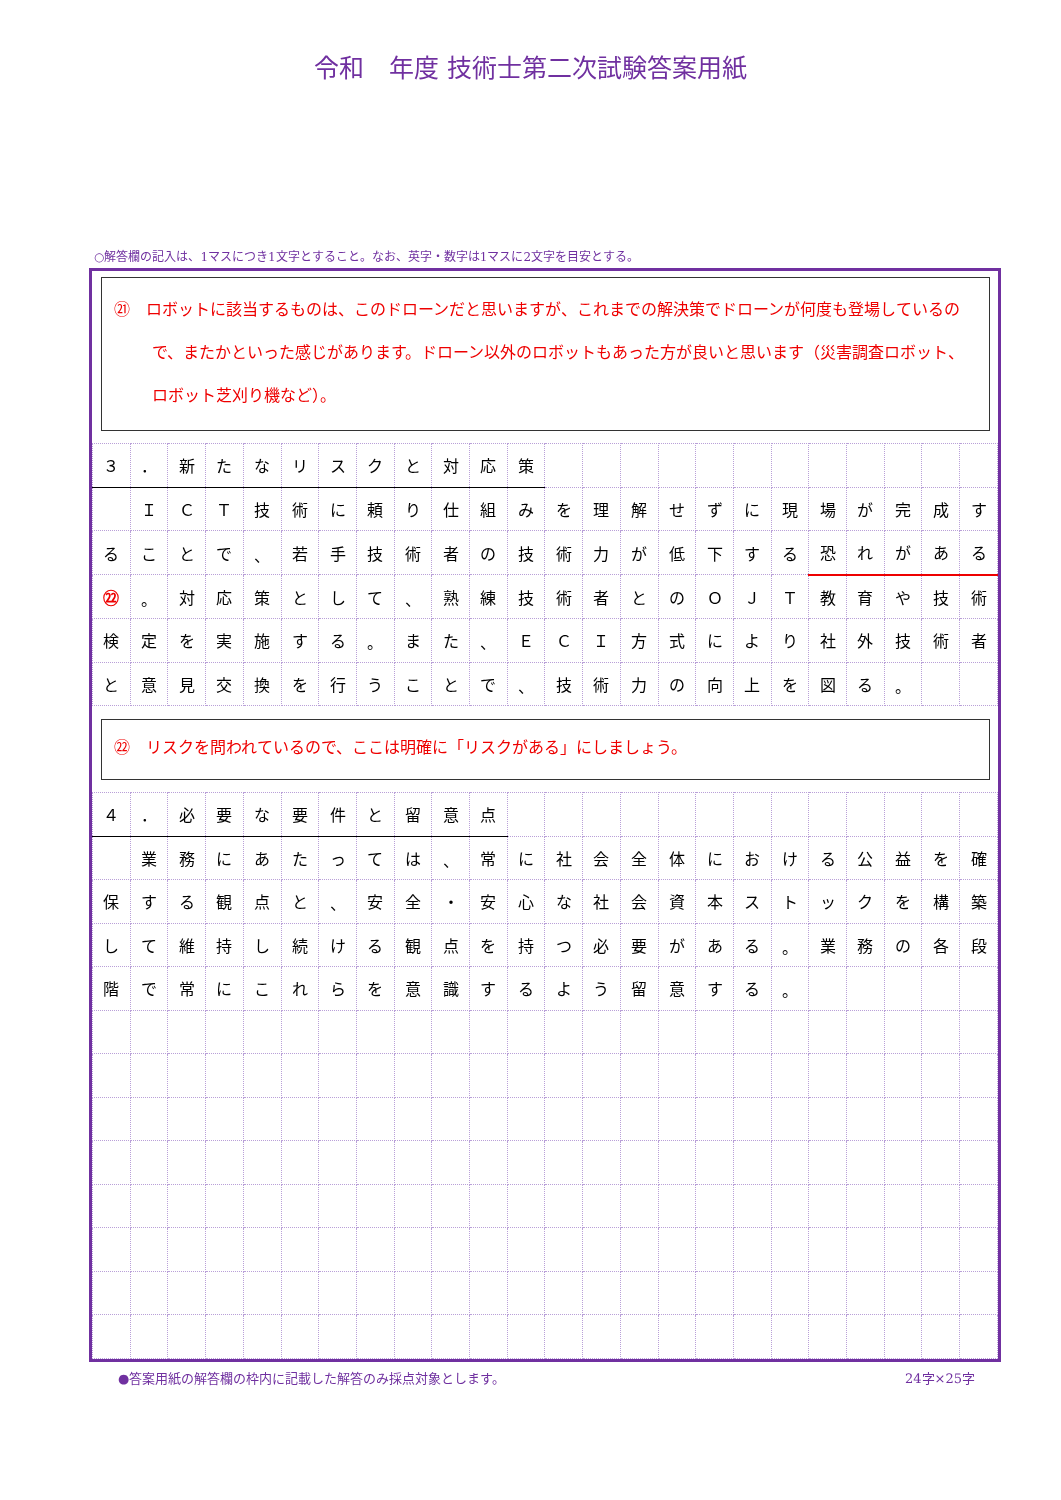令和　年度 技術士第二次試験答案用紙
○解答欄の記入は、1マスにつき1文字とすること。なお、英字・数字は1マスに2文字を目安とする。
| ㉑ ロボットに該当するものは、このドローンだと思いますが、これまでの解決策でドローンが何度も登場しているので、またかといった感じがあります。ドローン以外のロボットもあった方が良いと思います（災害調査ロボット、ロボット芝刈り機など）。 | | | | | | | | | | | | | | | | | | | | | | | |
| ３ | ． | 新 | た | な | リ | ス | ク | と | 対 | 応 | 策 | | | | | | | | | | | | |
| | Ｉ | Ｃ | Ｔ | 技 | 術 | に | 頼 | り | 仕 | 組 | み | を | 理 | 解 | せ | ず | に | 現 | 場 | が | 完 | 成 | す |
| る | こ | と | で | 、 | 若 | 手 | 技 | 術 | 者 | の | 技 | 術 | 力 | が | 低 | 下 | す | る | 恐 | れ | が | あ | る |
| ㉒ | 。 | 対 | 応 | 策 | と | し | て | 、 | 熟 | 練 | 技 | 術 | 者 | と | の | Ｏ | Ｊ | Ｔ | 教 | 育 | や | 技 | 術 |
| 検 | 定 | を | 実 | 施 | す | る | 。 | ま | た | 、 | Ｅ | Ｃ | Ｉ | 方 | 式 | に | よ | り | 社 | 外 | 技 | 術 | 者 |
| と | 意 | 見 | 交 | 換 | を | 行 | う | こ | と | で | 、 | 技 | 術 | 力 | の | 向 | 上 | を | 図 | る | 。 | | |
| ㉒ リスクを問われているので、ここは明確に「リスクがある」にしましょう。 | | | | | | | | | | | | | | | | | | | | | | | |
| ４ | ． | 必 | 要 | な | 要 | 件 | と | 留 | 意 | 点 | | | | | | | | | | | | | |
| | 業 | 務 | に | あ | た | っ | て | は | 、 | 常 | に | 社 | 会 | 全 | 体 | に | お | け | る | 公 | 益 | を | 確 |
| 保 | す | る | 観 | 点 | と | 、 | 安 | 全 | ・ | 安 | 心 | な | 社 | 会 | 資 | 本 | ス | ト | ッ | ク | を | 構 | 築 |
| し | て | 維 | 持 | し | 続 | け | る | 観 | 点 | を | 持 | つ | 必 | 要 | が | あ | る | 。 | 業 | 務 | の | 各 | 段 |
| 階 | で | 常 | に | こ | れ | ら | を | 意 | 識 | す | る | よ | う | 留 | 意 | す | る | 。 | | | | | |
●答案用紙の解答欄の枠内に記載した解答のみ採点対象とします。 24字×25字